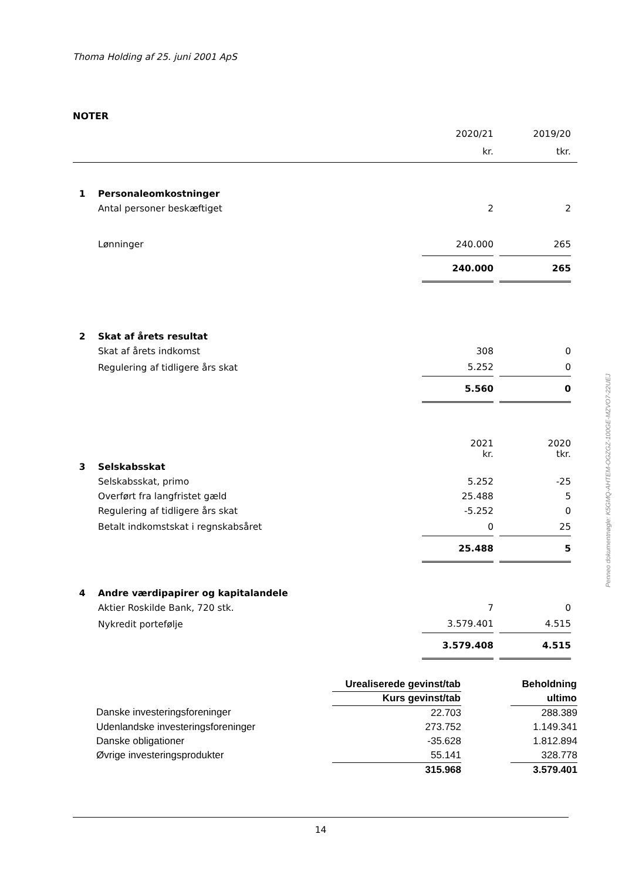Thoma Holding af 25. juni 2001 ApS
NOTER
| | | 2020/21 | | 2019/20 | |
| | | kr. | | tkr. | |
| 1 | Personaleomkostninger | | | | |
| | Antal personer beskæftiget | 2 | | 2 | |
| | Lønninger | 240.000 | | 265 | |
| | | 240.000 | | 265 | |
| 2 | Skat af årets resultat | | | | |
| | Skat af årets indkomst | 308 | | 0 | |
| | Regulering af tidligere års skat | 5.252 | | 0 | |
| | | 5.560 | | 0 | |
| | | 2021 kr. | | 2020 tkr. | |
| 3 | Selskabsskat | | | | |
| | Selskabsskat, primo | 5.252 | | -25 | |
| | Overført fra langfristet gæld | 25.488 | | 5 | |
| | Regulering af tidligere års skat | -5.252 | | 0 | |
| | Betalt indkomstskat i regnskabsåret | 0 | | 25 | |
| | | 25.488 | | 5 | |
| 4 | Andre værdipapirer og kapitalandele | | | | |
| | Aktier Roskilde Bank, 720 stk. | 7 | | 0 | |
| | Nykredit portefølje | 3.579.401 | | 4.515 | |
| | | 3.579.408 | | 4.515 | |
| | | Urealiserede gevinst/tab | | Beholdning |
| | | Kurs gevinst/tab | | ultimo |
| | Danske investeringsforeninger | 22.703 | | 288.389 |
| | Udenlandske investeringsforeninger | 273.752 | | 1.149.341 |
| | Danske obligationer | -35.628 | | 1.812.894 |
| | Øvrige investeringsprodukter | 55.141 | | 328.778 |
| | | 315.968 | | 3.579.401 |
14
Penneo dokumentnøgle: K5GMQ-AHTEM-OGZGZ-100GE-MZVO7-22UEJ